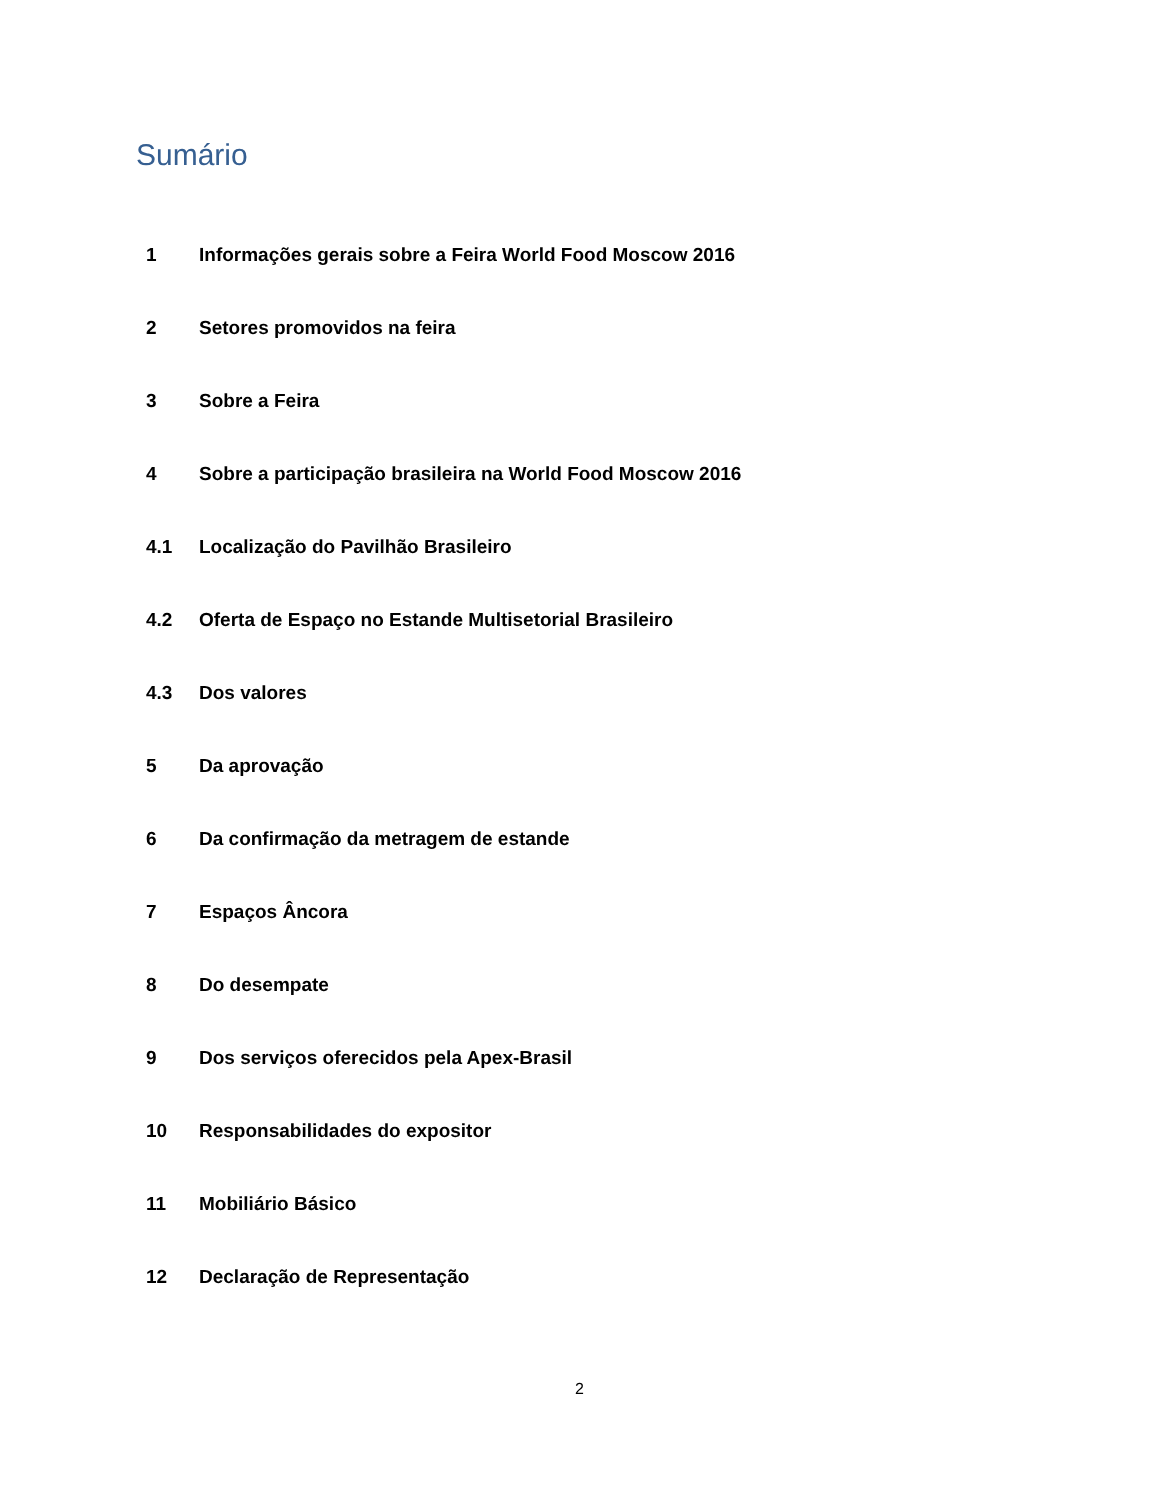Sumário
1 Informações gerais sobre a Feira World Food Moscow 2016
2 Setores promovidos na feira
3 Sobre a Feira
4 Sobre a participação brasileira na World Food Moscow 2016
4.1 Localização do Pavilhão Brasileiro
4.2 Oferta de Espaço no Estande Multisetorial Brasileiro
4.3 Dos valores
5 Da aprovação
6 Da confirmação da metragem de estande
7 Espaços Âncora
8 Do desempate
9 Dos serviços oferecidos pela Apex-Brasil
10 Responsabilidades do expositor
11 Mobiliário Básico
12 Declaração de Representação
2